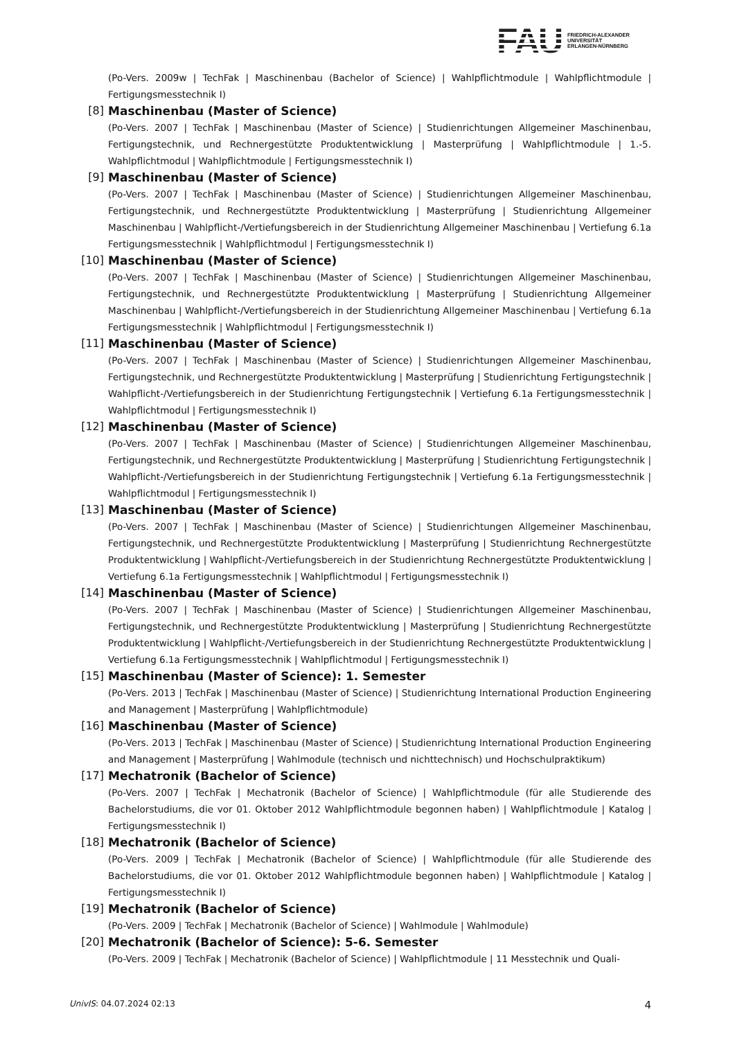FAU
FRIEDRICH-ALEXANDER
UNIVERSITÄT
ERLANGEN-NÜRNBERG
(Po-Vers. 2009w | TechFak | Maschinenbau (Bachelor of Science) | Wahlpflichtmodule | Wahlpflichtmodule | Fertigungsmesstechnik I)
[8] Maschinenbau (Master of Science)
(Po-Vers. 2007 | TechFak | Maschinenbau (Master of Science) | Studienrichtungen Allgemeiner Maschinenbau, Fertigungstechnik, und Rechnergestützte Produktentwicklung | Masterprüfung | Wahlpflichtmodule | 1.-5. Wahlpflichtmodul | Wahlpflichtmodule | Fertigungsmesstechnik I)
[9] Maschinenbau (Master of Science)
(Po-Vers. 2007 | TechFak | Maschinenbau (Master of Science) | Studienrichtungen Allgemeiner Maschinenbau, Fertigungstechnik, und Rechnergestützte Produktentwicklung | Masterprüfung | Studienrichtung Allgemeiner Maschinenbau | Wahlpflicht-/Vertiefungsbereich in der Studienrichtung Allgemeiner Maschinenbau | Vertiefung 6.1a Fertigungsmesstechnik | Wahlpflichtmodul | Fertigungsmesstechnik I)
[10] Maschinenbau (Master of Science)
(Po-Vers. 2007 | TechFak | Maschinenbau (Master of Science) | Studienrichtungen Allgemeiner Maschinenbau, Fertigungstechnik, und Rechnergestützte Produktentwicklung | Masterprüfung | Studienrichtung Allgemeiner Maschinenbau | Wahlpflicht-/Vertiefungsbereich in der Studienrichtung Allgemeiner Maschinenbau | Vertiefung 6.1a Fertigungsmesstechnik | Wahlpflichtmodul | Fertigungsmesstechnik I)
[11] Maschinenbau (Master of Science)
(Po-Vers. 2007 | TechFak | Maschinenbau (Master of Science) | Studienrichtungen Allgemeiner Maschinenbau, Fertigungstechnik, und Rechnergestützte Produktentwicklung | Masterprüfung | Studienrichtung Fertigungstechnik | Wahlpflicht-/Vertiefungsbereich in der Studienrichtung Fertigungstechnik | Vertiefung 6.1a Fertigungsmesstechnik | Wahlpflichtmodul | Fertigungsmesstechnik I)
[12] Maschinenbau (Master of Science)
(Po-Vers. 2007 | TechFak | Maschinenbau (Master of Science) | Studienrichtungen Allgemeiner Maschinenbau, Fertigungstechnik, und Rechnergestützte Produktentwicklung | Masterprüfung | Studienrichtung Fertigungstechnik | Wahlpflicht-/Vertiefungsbereich in der Studienrichtung Fertigungstechnik | Vertiefung 6.1a Fertigungsmesstechnik | Wahlpflichtmodul | Fertigungsmesstechnik I)
[13] Maschinenbau (Master of Science)
(Po-Vers. 2007 | TechFak | Maschinenbau (Master of Science) | Studienrichtungen Allgemeiner Maschinenbau, Fertigungstechnik, und Rechnergestützte Produktentwicklung | Masterprüfung | Studienrichtung Rechnergestützte Produktentwicklung | Wahlpflicht-/Vertiefungsbereich in der Studienrichtung Rechnergestützte Produktentwicklung | Vertiefung 6.1a Fertigungsmesstechnik | Wahlpflichtmodul | Fertigungsmesstechnik I)
[14] Maschinenbau (Master of Science)
(Po-Vers. 2007 | TechFak | Maschinenbau (Master of Science) | Studienrichtungen Allgemeiner Maschinenbau, Fertigungstechnik, und Rechnergestützte Produktentwicklung | Masterprüfung | Studienrichtung Rechnergestützte Produktentwicklung | Wahlpflicht-/Vertiefungsbereich in der Studienrichtung Rechnergestützte Produktentwicklung | Vertiefung 6.1a Fertigungsmesstechnik | Wahlpflichtmodul | Fertigungsmesstechnik I)
[15] Maschinenbau (Master of Science): 1. Semester
(Po-Vers. 2013 | TechFak | Maschinenbau (Master of Science) | Studienrichtung International Production Engineering and Management | Masterprüfung | Wahlpflichtmodule)
[16] Maschinenbau (Master of Science)
(Po-Vers. 2013 | TechFak | Maschinenbau (Master of Science) | Studienrichtung International Production Engineering and Management | Masterprüfung | Wahlmodule (technisch und nichttechnisch) und Hochschulpraktikum)
[17] Mechatronik (Bachelor of Science)
(Po-Vers. 2007 | TechFak | Mechatronik (Bachelor of Science) | Wahlpflichtmodule (für alle Studierende des Bachelorstudiums, die vor 01. Oktober 2012 Wahlpflichtmodule begonnen haben) | Wahlpflichtmodule | Katalog | Fertigungsmesstechnik I)
[18] Mechatronik (Bachelor of Science)
(Po-Vers. 2009 | TechFak | Mechatronik (Bachelor of Science) | Wahlpflichtmodule (für alle Studierende des Bachelorstudiums, die vor 01. Oktober 2012 Wahlpflichtmodule begonnen haben) | Wahlpflichtmodule | Katalog | Fertigungsmesstechnik I)
[19] Mechatronik (Bachelor of Science)
(Po-Vers. 2009 | TechFak | Mechatronik (Bachelor of Science) | Wahlmodule | Wahlmodule)
[20] Mechatronik (Bachelor of Science): 5-6. Semester
(Po-Vers. 2009 | TechFak | Mechatronik (Bachelor of Science) | Wahlpflichtmodule | 11 Messtechnik und Quali-
UnivIS: 04.07.2024 02:13 4